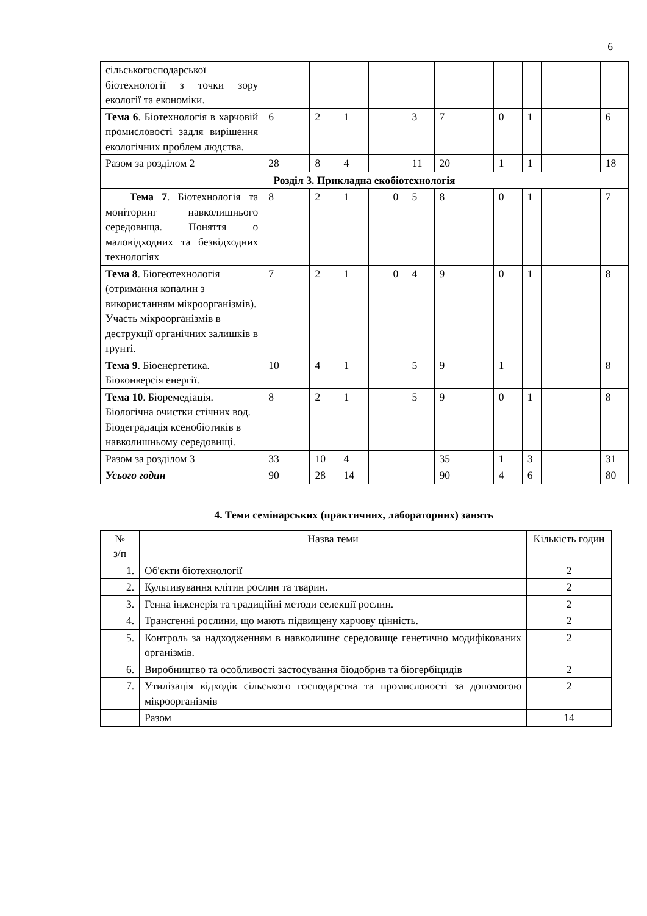6
| сільськогосподарської біотехнології з точки зору екології та економіки. | | | | | | | | | | | | |
| Тема 6 . Біотехнологія в харчовій промисловості задля вирішення екологічних проблем людства. | 6 | 2 | 1 | | | 3 | 7 | 0 | 1 | | | 6 |
| Разом за розділом 2 | 28 | 8 | 4 | | | 11 | 20 | 1 | 1 | | | 18 |
| Розділ 3. Прикладна екобіотехнологія | | | | | | | | | | | | |
| Тема 7 . Біотехнологія та моніторинг навколишнього середовища. Поняття о маловідходних та безвідходних технологіях | 8 | 2 | 1 | | 0 | 5 | 8 | 0 | 1 | | | 7 |
| Тема 8 . Біогеотехнологія (отримання копалин з використанням мікроорганізмів). Участь мікроорганізмів в деструкції органічних залишків в ґрунті. | 7 | 2 | 1 | | 0 | 4 | 9 | 0 | 1 | | | 8 |
| Тема 9 . Біоенергетика. Біоконверсія енергії. | 10 | 4 | 1 | | | 5 | 9 | 1 | | | | 8 |
| Тема 10 . Біоремедіація. Біологічна очистки стічних вод. Біодеградація ксенобіотиків в навколишньому середовищі. | 8 | 2 | 1 | | | 5 | 9 | 0 | 1 | | | 8 |
| Разом за розділом 3 | 33 | 10 | 4 | | | | 35 | 1 | 3 | | | 31 |
| Усього годин | 90 | 28 | 14 | | | | 90 | 4 | 6 | | | 80 |
4. Теми семінарських (практичних, лабораторних) занять
| № з/п | Назва теми | Кількість годин |
| --- | --- | --- |
| 1. | Об'єкти біотехнології | 2 |
| 2. | Культивування клітин рослин та тварин. | 2 |
| 3. | Генна інженерія та традиційні методи селекції рослин. | 2 |
| 4. | Трансгенні рослини, що мають підвищену харчову цінність. | 2 |
| 5. | Контроль за надходженням в навколишнє середовище генетично модифікованих організмів. | 2 |
| 6. | Виробництво та особливості застосування біодобрив та біогербіцидів | 2 |
| 7. | Утилізація відходів сільського господарства та промисловості за допомогою мікроорганізмів | 2 |
| | Разом | 14 |